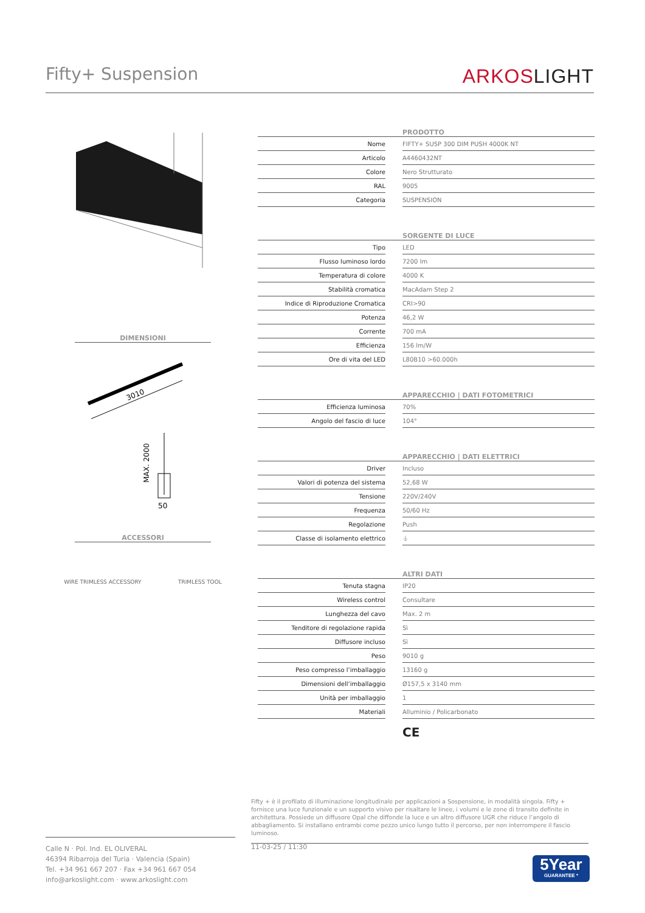Fifty+ Suspension
ARKOSLIGHT
DIMENSIONI
3010
MAX. 2000
50
ACCESSORI
WIRE TRIMLESS ACCESSORY TRIMLESS TOOL
| | | PRODOTTO |
| Nome | | FIFTY+ SUSP 300 DIM PUSH 4000K NT |
| Articolo | | A4460432NT |
| Colore | | Nero Strutturato |
| RAL | | 9005 |
| Categoria | | SUSPENSION |
| | | SORGENTE DI LUCE |
| Tipo | | LED |
| Flusso luminoso lordo | | 7200 lm |
| Temperatura di colore | | 4000 K |
| Stabilità cromatica | | MacAdam Step 2 |
| Indice di Riproduzione Cromatica | | CRI>90 |
| Potenza | | 46,2 W |
| Corrente | | 700 mA |
| Efficienza | | 156 lm/W |
| Ore di vita del LED | | L80B10 >60.000h |
| | | APPARECCHIO / DATI FOTOMETRICI |
| Efficienza luminosa | | 70% |
| Angolo del fascio di luce | | 104° |
| | | APPARECCHIO / DATI ELETTRICI |
| Driver | | Incluso |
| Valori di potenza del sistema | | 52,68 W |
| Tensione | | 220V/240V |
| Frequenza | | 50/60 Hz |
| Regolazione | | Push |
| Classe di isolamento elettrico | | ⏚ |
| | | ALTRI DATI |
| Tenuta stagna | | IP20 |
| Wireless control | | Consultare |
| Lunghezza del cavo | | Max. 2 m |
| Tenditore di regolazione rapida | | Sì |
| Diffusore incluso | | Sì |
| Peso | | 9010 g |
| Peso compresso l’imballaggio | | 13160 g |
| Dimensioni dell’imballaggio | | Ø157,5 x 3140 mm |
| Unità per imballaggio | | 1 |
| Materiali | | Alluminio / Policarbonato |
CE
Fifty + è il profilato di illuminazione longitudinale per applicazioni a Sospensione, in modalità singola. Fifty + fornisce una luce funzionale e un supporto visivo per risaltare le linee, i volumi e le zone di transito definite in architettura. Possiede un diffusore Opal che diffonde la luce e un altro diffusore UGR che riduce l’angolo di abbagliamento. Si installano entrambi come pezzo unico lungo tutto il percorso, per non interrompere il fascio luminoso.
Calle N · Pol. Ind. EL OLIVERAL
46394 Ribarroja del Turia · Valencia (Spain)
Tel. +34 961 667 207 · Fax +34 961 667 054
info@arkoslight.com · www.arkoslight.com
11-03-25 / 11:30
5Year
GUARANTEE *